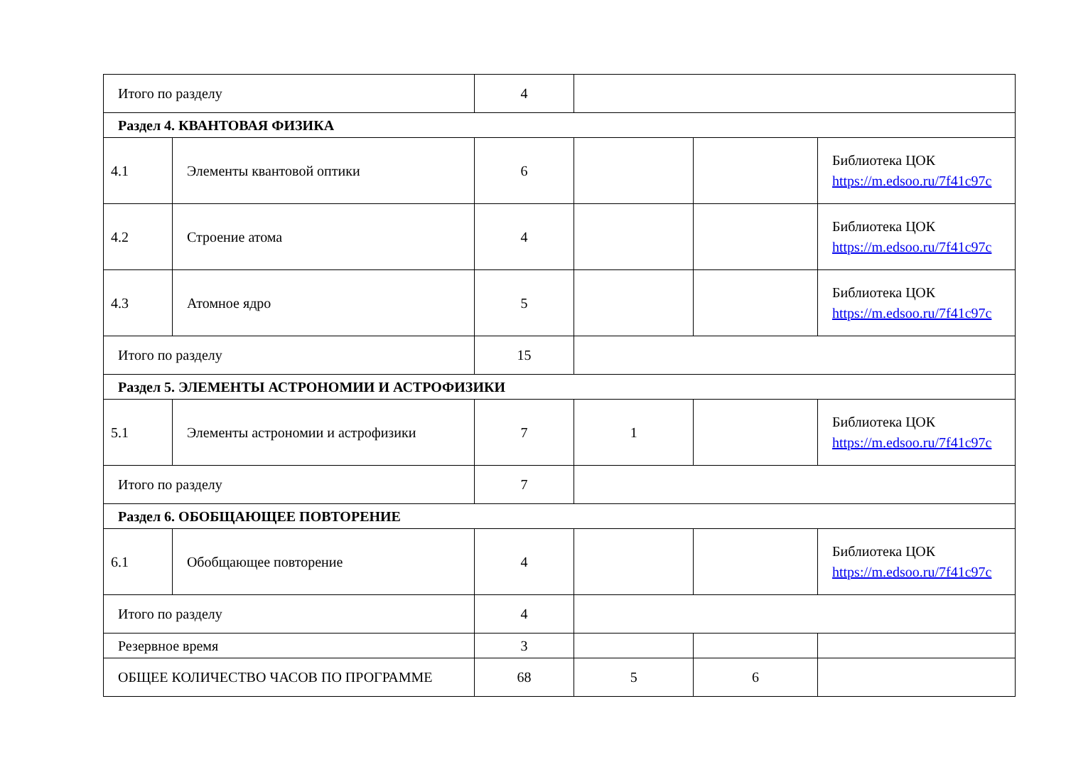| Итого по разделу | | 4 | | | |
| Раздел 4. КВАНТОВАЯ ФИЗИКА | | | | | |
| 4.1 | Элементы квантовой оптики | 6 | | | Библиотека ЦОК https://m.edsoo.ru/7f41c97c |
| 4.2 | Строение атома | 4 | | | Библиотека ЦОК https://m.edsoo.ru/7f41c97c |
| 4.3 | Атомное ядро | 5 | | | Библиотека ЦОК https://m.edsoo.ru/7f41c97c |
| Итого по разделу | | 15 | | | |
| Раздел 5. ЭЛЕМЕНТЫ АСТРОНОМИИ И АСТРОФИЗИКИ | | | | | |
| 5.1 | Элементы астрономии и астрофизики | 7 | 1 | | Библиотека ЦОК https://m.edsoo.ru/7f41c97c |
| Итого по разделу | | 7 | | | |
| Раздел 6. ОБОБЩАЮЩЕЕ ПОВТОРЕНИЕ | | | | | |
| 6.1 | Обобщающее повторение | 4 | | | Библиотека ЦОК https://m.edsoo.ru/7f41c97c |
| Итого по разделу | | 4 | | | |
| Резервное время | | 3 | | | |
| ОБЩЕЕ КОЛИЧЕСТВО ЧАСОВ ПО ПРОГРАММЕ | | 68 | 5 | 6 | |